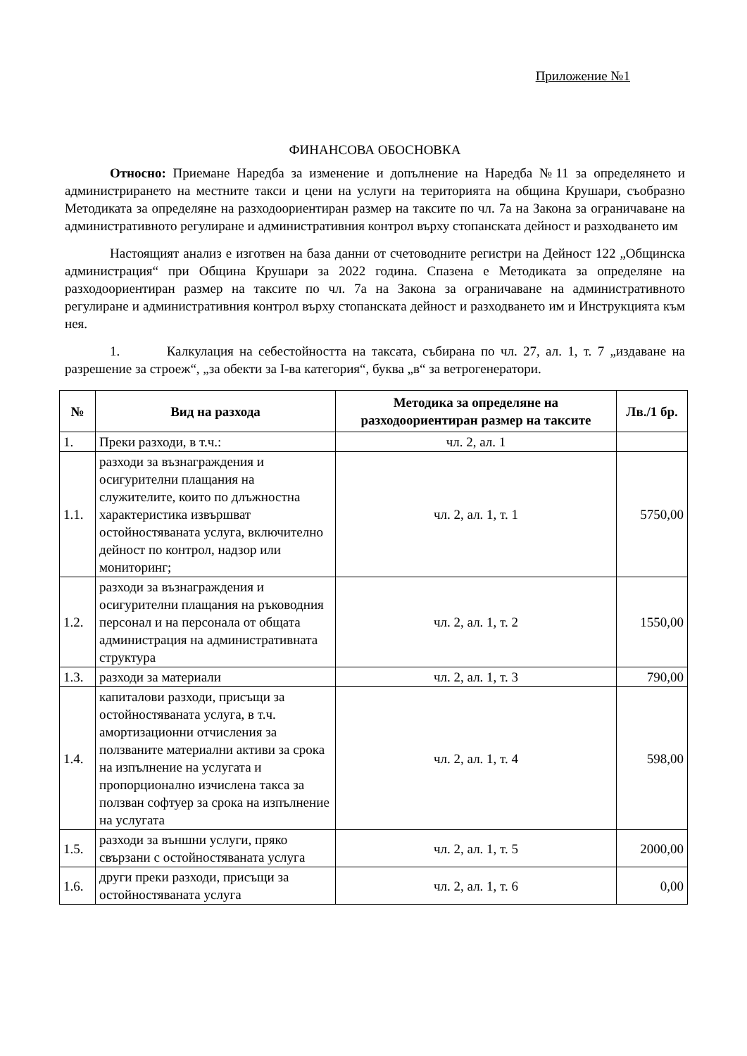Приложение №1
ФИНАНСОВА ОБОСНОВКА
Относно: Приемане Наредба за изменение и допълнение на Наредба №11 за определянето и администрирането на местните такси и цени на услуги на територията на община Крушари, съобразно Методиката за определяне на разходоориентиран размер на таксите по чл. 7а на Закона за ограничаване на административното регулиране и административния контрол върху стопанската дейност и разходването им
Настоящият анализ е изготвен на база данни от счетоводните регистри на Дейност 122 „Общинска администрация“ при Община Крушари за 2022 година. Спазена е Методиката за определяне на разходоориентиран размер на таксите по чл. 7а на Закона за ограничаване на административното регулиране и административния контрол върху стопанската дейност и разходването им и Инструкцията към нея.
1. Калкулация на себестойността на таксата, събирана по чл. 27, ал. 1, т. 7 „издаване на разрешение за строеж“, „за обекти за I-ва категория“, буква „в“ за ветрогенератори.
| № | Вид на разхода | Методика за определяне на разходоориентиран размер на таксите | Лв./1 бр. |
| --- | --- | --- | --- |
| 1. | Преки разходи, в т.ч.: | чл. 2, ал. 1 | |
| 1.1. | разходи за възнаграждения и осигурителни плащания на служителите, които по длъжностна характеристика извършват остойностяваната услуга, включително дейност по контрол, надзор или мониторинг; | чл. 2, ал. 1, т. 1 | 5750,00 |
| 1.2. | разходи за възнаграждения и осигурителни плащания на ръководния персонал и на персонала от общата администрация на административната структура | чл. 2, ал. 1, т. 2 | 1550,00 |
| 1.3. | разходи за материали | чл. 2, ал. 1, т. 3 | 790,00 |
| 1.4. | капиталови разходи, присъщи за остойностяваната услуга, в т.ч. амортизационни отчисления за ползваните материални активи за срока на изпълнение на услугата и пропорционално изчислена такса за ползван софтуер за срока на изпълнение на услугата | чл. 2, ал. 1, т. 4 | 598,00 |
| 1.5. | разходи за външни услуги, пряко свързани с остойностяваната услуга | чл. 2, ал. 1, т. 5 | 2000,00 |
| 1.6. | други преки разходи, присъщи за остойностяваната услуга | чл. 2, ал. 1, т. 6 | 0,00 |